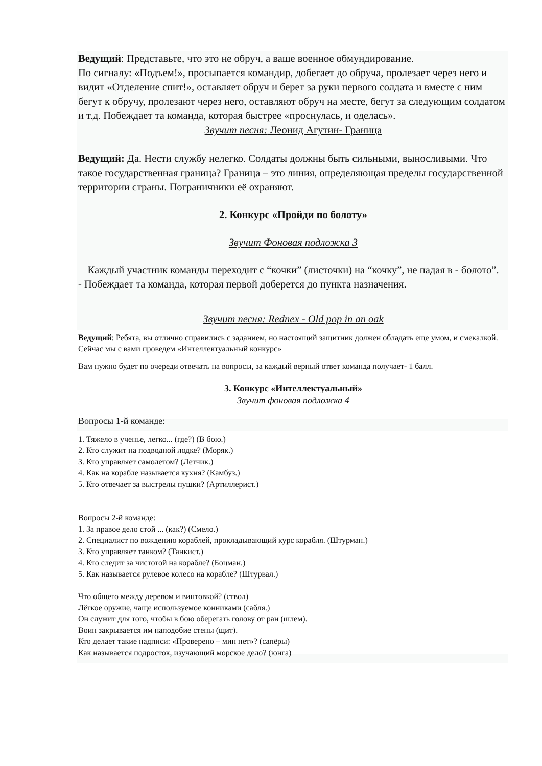Ведущий: Представьте, что это не обруч, а ваше военное обмундирование.
По сигналу: «Подъем!», просыпается командир, добегает до обруча, пролезает через него и видит «Отделение спит!», оставляет обруч и берет за руки первого солдата и вместе с ним бегут к обручу, пролезают через него, оставляют обруч на месте, бегут за следующим солдатом и т.д. Побеждает та команда, которая быстрее «проснулась, и оделась».
Звучит песня: Леонид Агутин- Граница
Ведущий: Да. Нести службу нелегко. Солдаты должны быть сильными, выносливыми. Что такое государственная граница? Граница – это линия, определяющая пределы государственной территории страны. Пограничники её охраняют.
2. Конкурс «Пройди по болоту»
Звучит Фоновая подложка 3
Каждый участник команды переходит с “кочки” (листочки) на “кочку”, не падая в - болото”.
- Побеждает та команда, которая первой доберется до пункта назначения.
Звучит песня: Rednex - Old pop in an oak
Ведущий: Ребята, вы отлично справились с заданием, но настоящий защитник должен обладать еще умом, и смекалкой. Сейчас мы с вами проведем «Интеллектуальный конкурс»
Вам нужно будет по очереди отвечать на вопросы, за каждый верный ответ команда получает- 1 балл.
3. Конкурс «Интеллектуальный»
Звучит фоновая подложка 4
Вопросы 1-й команде:
1. Тяжело в ученье, легко... (где?) (В бою.)
2. Кто служит на подводной лодке? (Моряк.)
3. Кто управляет самолетом? (Летчик.)
4. Как на корабле называется кухня? (Камбуз.)
5. Кто отвечает за выстрелы пушки? (Артиллерист.)
Вопросы 2-й команде:
1. За правое дело стой ... (как?) (Смело.)
2. Специалист по вождению кораблей, прокладывающий курс корабля. (Штурман.)
3. Кто управляет танком? (Танкист.)
4. Кто следит за чистотой на корабле? (Боцман.)
5. Как называется рулевое колесо на корабле? (Штурвал.)
Что общего между деревом и винтовкой? (ствол)
Лёгкое оружие, чаще используемое конниками (сабля.)
Он служит для того, чтобы в бою оберегать голову от ран (шлем).
Воин закрывается им наподобие стены (щит).
Кто делает такие надписи: «Проверено – мин нет»? (сапёры)
Как называется подросток, изучающий морское дело? (юнга)